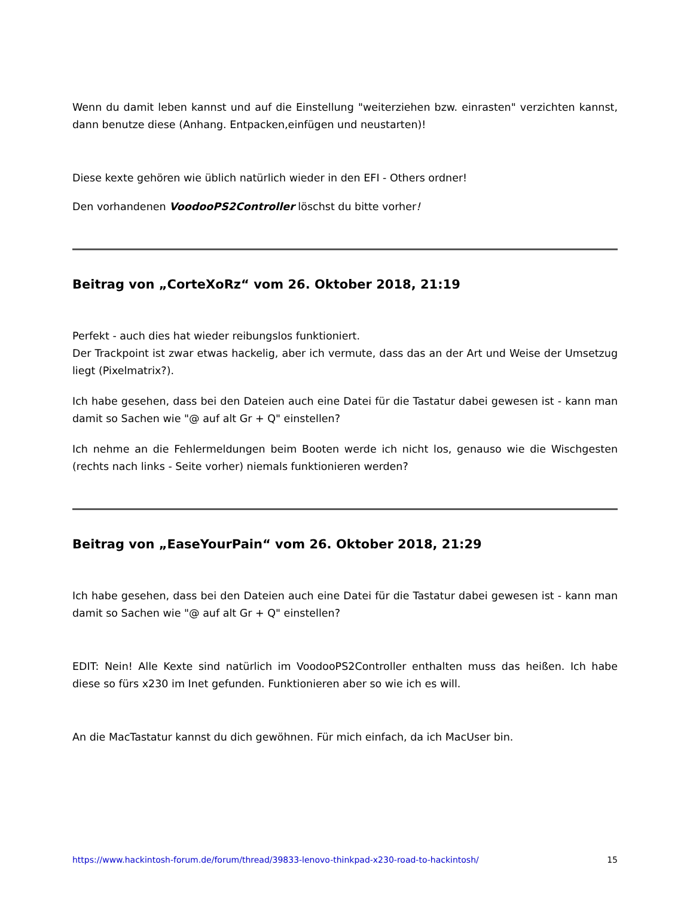Wenn du damit leben kannst und auf die Einstellung "weiterziehen bzw. einrasten" verzichten kannst, dann benutze diese (Anhang. Entpacken,einfügen und neustarten)!
Diese kexte gehören wie üblich natürlich wieder in den EFI - Others ordner!
Den vorhandenen VoodooPS2Controller löschst du bitte vorher!
Beitrag von „CorteXoRz“ vom 26. Oktober 2018, 21:19
Perfekt - auch dies hat wieder reibungslos funktioniert.
Der Trackpoint ist zwar etwas hackelig, aber ich vermute, dass das an der Art und Weise der Umsetzug liegt (Pixelmatrix?).
Ich habe gesehen, dass bei den Dateien auch eine Datei für die Tastatur dabei gewesen ist - kann man damit so Sachen wie "@ auf alt Gr + Q" einstellen?
Ich nehme an die Fehlermeldungen beim Booten werde ich nicht los, genauso wie die Wischgesten (rechts nach links - Seite vorher) niemals funktionieren werden?
Beitrag von „EaseYourPain“ vom 26. Oktober 2018, 21:29
Ich habe gesehen, dass bei den Dateien auch eine Datei für die Tastatur dabei gewesen ist - kann man damit so Sachen wie "@ auf alt Gr + Q" einstellen?
EDIT: Nein! Alle Kexte sind natürlich im VoodooPS2Controller enthalten muss das heißen. Ich habe diese so fürs x230 im Inet gefunden. Funktionieren aber so wie ich es will.
An die MacTastatur kannst du dich gewöhnen. Für mich einfach, da ich MacUser bin.
https://www.hackintosh-forum.de/forum/thread/39833-lenovo-thinkpad-x230-road-to-hackintosh/ 15